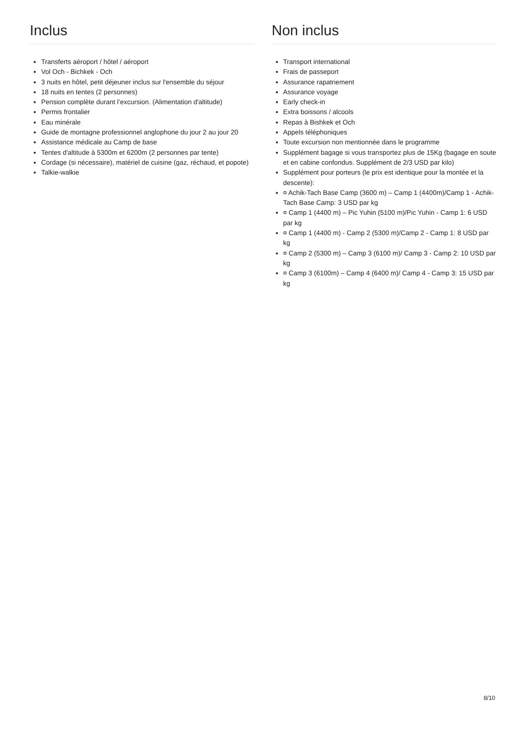Inclus
Transferts aéroport / hôtel / aéroport
Vol Och - Bichkek - Och
3 nuits en hôtel, petit déjeuner inclus sur l'ensemble du séjour
18 nuits en tentes (2 personnes)
Pension complète durant l’excursion. (Alimentation d'altitude)
Permis frontalier
Eau minérale
Guide de montagne professionnel anglophone du jour 2 au jour 20
Assistance médicale au Camp de base
Tentes d'altitude à 5300m et 6200m (2 personnes par tente)
Cordage (si nécessaire), matériel de cuisine (gaz, réchaud, et popote)
Talkie-walkie
Non inclus
Transport international
Frais de passeport
Assurance rapatriement
Assurance voyage
Early check-in
Extra boissons / alcools
Repas à Bishkek et Och
Appels téléphoniques
Toute excursion non mentionnée dans le programme
Supplément bagage si vous transportez plus de 15Kg (bagage en soute et en cabine confondus. Supplément de 2/3 USD par kilo)
Supplément pour porteurs (le prix est identique pour la montée et la descente):
¤ Achik-Tach Base Camp (3600 m) – Camp 1 (4400m)/Camp 1 - Achik-Tach Base Camp: 3 USD par kg
¤ Camp 1 (4400 m) – Pic Yuhin (5100 m)/Pic Yuhin - Camp 1: 6 USD par kg
¤ Camp 1 (4400 m) - Camp 2 (5300 m)/Camp 2 - Camp 1: 8 USD par kg
¤ Camp 2 (5300 m) – Camp 3 (6100 m)/ Camp 3 - Camp 2: 10 USD par kg
¤ Camp 3 (6100m) – Camp 4 (6400 m)/ Camp 4 - Camp 3: 15 USD par kg
8/10